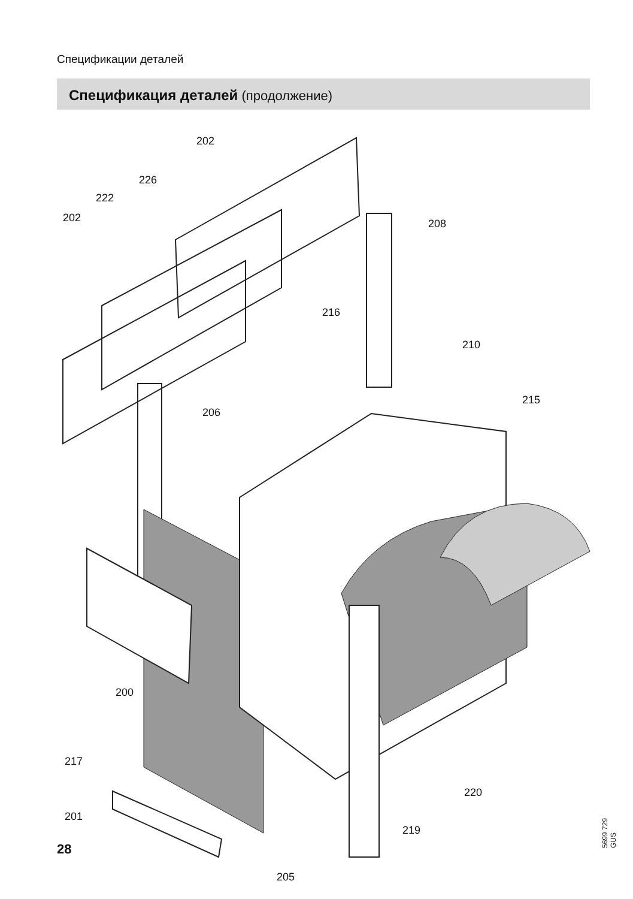Спецификации деталей
Спецификация деталей (продолжение)
202
226
222
202 208
216
210
206
215
200
217
201
220
219
205
28 5699 729 GUS